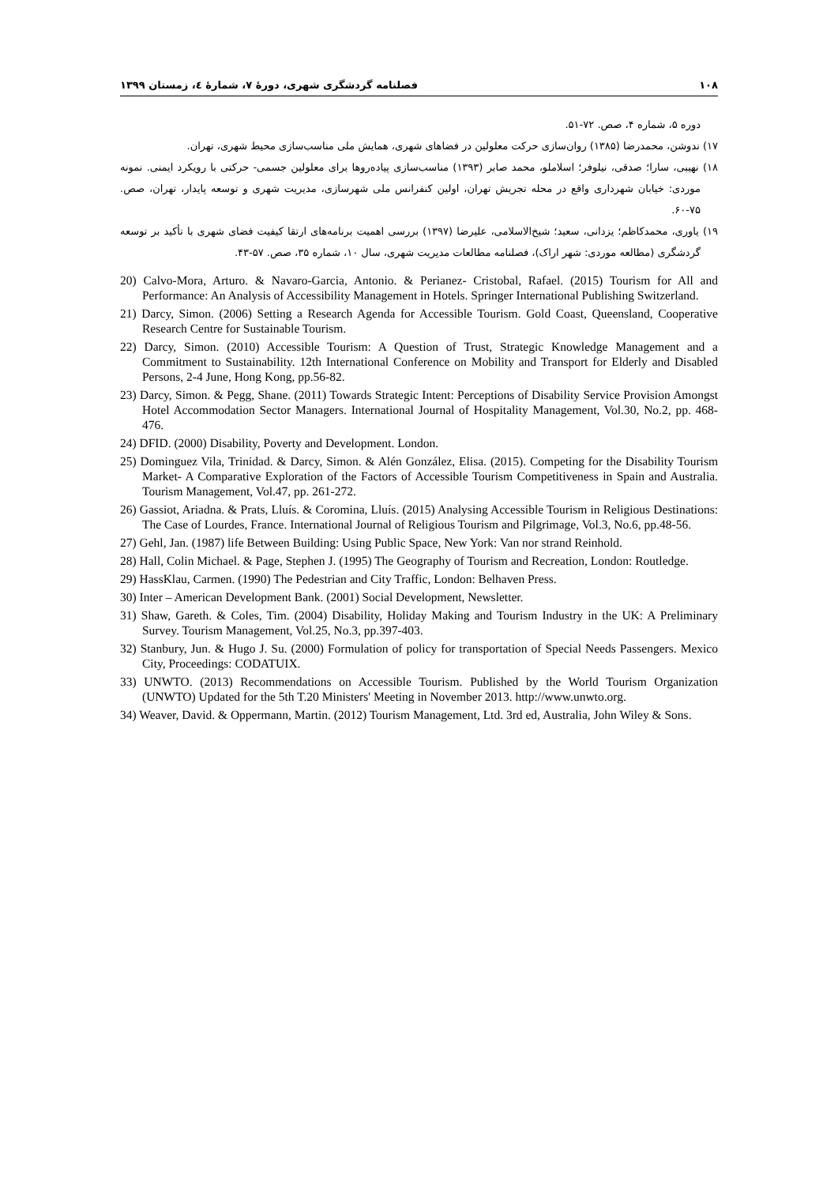۱۰۸ فصلنامه گردشگری شهری، دورهٔ ۷، شمارهٔ ٤، زمستان ۱۳۹۹
دوره ۵، شماره ۴، صص. ۷۲-۵۱.
۱۷) ندوشن، محمدرضا (۱۳۸۵) روان‌سازی حرکت معلولین در فضاهای شهری، همایش ملی مناسب‌سازی محیط شهری، تهران.
۱۸) نهیبی، سارا؛ صدقی، نیلوفر؛ اسلاملو، محمد صابر (۱۳۹۳) مناسب‌سازی پیاده‌روها برای معلولین جسمی- حرکتی با رویکرد ایمنی. نمونه موردی: خیابان شهرداری واقع در محله تجریش تهران، اولین کنفرانس ملی شهرسازی، مدیریت شهری و توسعه پایدار، تهران، صص. ۷۵-۶۰.
۱۹) یاوری، محمدکاظم؛ یزدانی، سعید؛ شیخ‌الاسلامی، علیرضا (۱۳۹۷) بررسی اهمیت برنامه‌های ارتقا کیفیت فضای شهری با تأکید بر توسعه گردشگری (مطالعه موردی: شهر اراک)، فصلنامه مطالعات مدیریت شهری، سال ۱۰، شماره ۳۵، صص. ۵۷-۴۳.
20) Calvo-Mora, Arturo. & Navaro-Garcia, Antonio. & Perianez- Cristobal, Rafael. (2015) Tourism for All and Performance: An Analysis of Accessibility Management in Hotels. Springer International Publishing Switzerland.
21) Darcy, Simon. (2006) Setting a Research Agenda for Accessible Tourism. Gold Coast, Queensland, Cooperative Research Centre for Sustainable Tourism.
22) Darcy, Simon. (2010) Accessible Tourism: A Question of Trust, Strategic Knowledge Management and a Commitment to Sustainability. 12th International Conference on Mobility and Transport for Elderly and Disabled Persons, 2-4 June, Hong Kong, pp.56-82.
23) Darcy, Simon. & Pegg, Shane. (2011) Towards Strategic Intent: Perceptions of Disability Service Provision Amongst Hotel Accommodation Sector Managers. International Journal of Hospitality Management, Vol.30, No.2, pp. 468-476.
24) DFID. (2000) Disability, Poverty and Development. London.
25) Dominguez Vila, Trinidad. & Darcy, Simon. & Alén González, Elisa. (2015). Competing for the Disability Tourism Market- A Comparative Exploration of the Factors of Accessible Tourism Competitiveness in Spain and Australia. Tourism Management, Vol.47, pp. 261-272.
26) Gassiot, Ariadna. & Prats, Lluís. & Coromina, Lluís. (2015) Analysing Accessible Tourism in Religious Destinations: The Case of Lourdes, France. International Journal of Religious Tourism and Pilgrimage, Vol.3, No.6, pp.48-56.
27) Gehl, Jan. (1987) life Between Building: Using Public Space, New York: Van nor strand Reinhold.
28) Hall, Colin Michael. & Page, Stephen J. (1995) The Geography of Tourism and Recreation, London: Routledge.
29) HassKlau, Carmen. (1990) The Pedestrian and City Traffic, London: Belhaven Press.
30) Inter – American Development Bank. (2001) Social Development, Newsletter.
31) Shaw, Gareth. & Coles, Tim. (2004) Disability, Holiday Making and Tourism Industry in the UK: A Preliminary Survey. Tourism Management, Vol.25, No.3, pp.397-403.
32) Stanbury, Jun. & Hugo J. Su. (2000) Formulation of policy for transportation of Special Needs Passengers. Mexico City, Proceedings: CODATUIX.
33) UNWTO. (2013) Recommendations on Accessible Tourism. Published by the World Tourism Organization (UNWTO) Updated for the 5th T.20 Ministers' Meeting in November 2013. http://www.unwto.org.
34) Weaver, David. & Oppermann, Martin. (2012) Tourism Management, Ltd. 3rd ed, Australia, John Wiley & Sons.